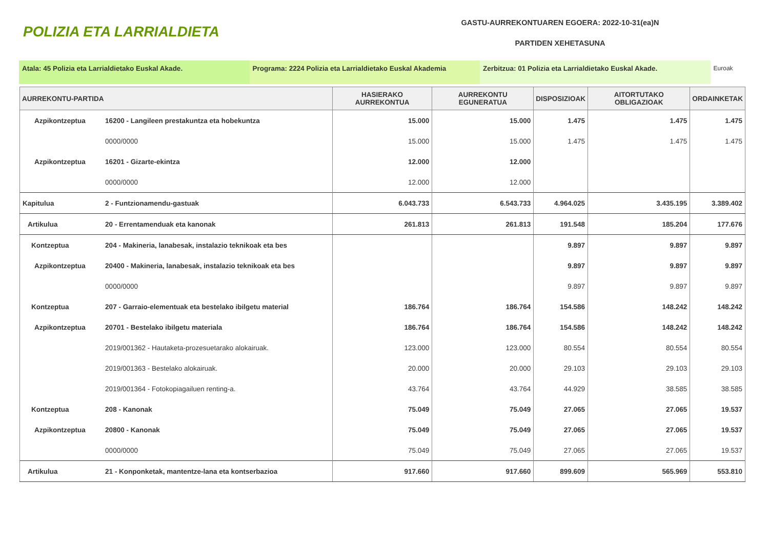POLIZIA ETA LARRIALDIETA
GASTU-AURREKONTUAREN EGOERA: 2022-10-31(ea)N
PARTIDEN XEHETASUNA
Atala: 45 Polizia eta Larrialdietako Euskal Akade. Programa: 2224 Polizia eta Larrialdietako Euskal Akademia
Zerbitzua: 01 Polizia eta Larrialdietako Euskal Akade. Euroak
| AURREKONTU-PARTIDA | | HASIERAKO AURREKONTUA | AURREKONTU EGUNERATUA | DISPOSIZIOAK | AITORTUTAKO OBLIGAZIOAK | ORDAINKETAK |
| --- | --- | --- | --- | --- | --- | --- |
| Azpikontzeptua | 16200 - Langileen prestakuntza eta hobekuntza | 15.000 | 15.000 | 1.475 | 1.475 | 1.475 |
| | 0000/0000 | 15.000 | 15.000 | 1.475 | 1.475 | 1.475 |
| Azpikontzeptua | 16201 - Gizarte-ekintza | 12.000 | 12.000 | | | |
| | 0000/0000 | 12.000 | 12.000 | | | |
| Kapitulua | 2 - Funtzionamendu-gastuak | 6.043.733 | 6.543.733 | 4.964.025 | 3.435.195 | 3.389.402 |
| Artikulua | 20 - Errentamenduak eta kanonak | 261.813 | 261.813 | 191.548 | 185.204 | 177.676 |
| Kontzeptua | 204 - Makineria, lanabesak, instalazio teknikoak eta bes | | | 9.897 | 9.897 | 9.897 |
| Azpikontzeptua | 20400 - Makineria, lanabesak, instalazio teknikoak eta bes | | | 9.897 | 9.897 | 9.897 |
| | 0000/0000 | | | 9.897 | 9.897 | 9.897 |
| Kontzeptua | 207 - Garraio-elementuak eta bestelako ibilgetu material | 186.764 | 186.764 | 154.586 | 148.242 | 148.242 |
| Azpikontzeptua | 20701 - Bestelako ibilgetu materiala | 186.764 | 186.764 | 154.586 | 148.242 | 148.242 |
| | 2019/001362 - Hautaketa-prozesuetarako alokairuak. | 123.000 | 123.000 | 80.554 | 80.554 | 80.554 |
| | 2019/001363 - Bestelako alokairuak. | 20.000 | 20.000 | 29.103 | 29.103 | 29.103 |
| | 2019/001364 - Fotokopiagailuen renting-a. | 43.764 | 43.764 | 44.929 | 38.585 | 38.585 |
| Kontzeptua | 208 - Kanonak | 75.049 | 75.049 | 27.065 | 27.065 | 19.537 |
| Azpikontzeptua | 20800 - Kanonak | 75.049 | 75.049 | 27.065 | 27.065 | 19.537 |
| | 0000/0000 | 75.049 | 75.049 | 27.065 | 27.065 | 19.537 |
| Artikulua | 21 - Konponketak, mantentze-lana eta kontserbazioa | 917.660 | 917.660 | 899.609 | 565.969 | 553.810 |